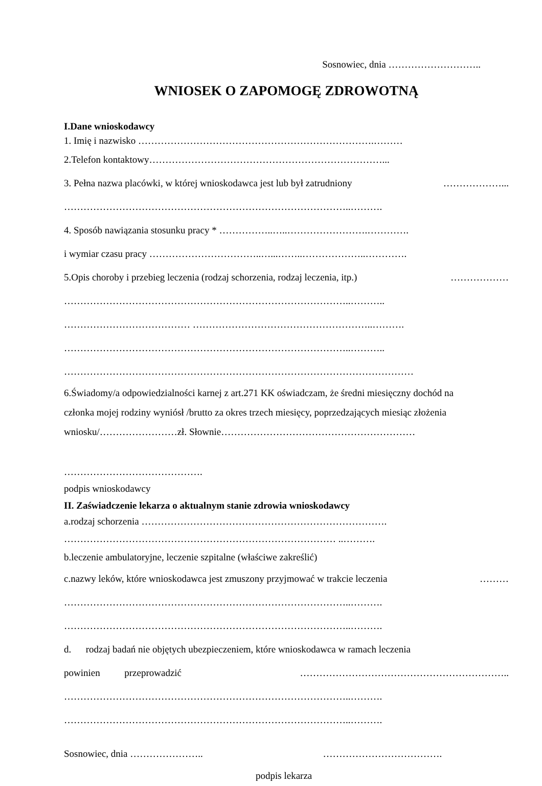Sosnowiec, dnia ………………………..
WNIOSEK O ZAPOMOGĘ ZDROWOTNĄ
I.Dane wnioskodawcy
1. Imię i nazwisko ……………………………………………………………….………
2.Telefon kontaktowy………………………………………………………………...
3. Pełna nazwa placówki, w której wnioskodawca jest lub był zatrudniony ………………...
……………………………………………………………………………..……….
4. Sposób nawiązania stosunku pracy * ……………..…..…………………….………….
i wymiar czasu pracy ……………………………..…...……..………………..………….
5.Opis choroby i przebieg leczenia (rodzaj schorzenia, rodzaj leczenia, itp.) ………………
……………………………………………………………………………..………..
………………………………… ………………………………………………..……….
……………………………………………………………………………..………..
………………………………………………………………………………………………
6.Świadomy/a odpowiedzialności karnej z art.271 KK oświadczam, że średni miesięczny dochód na
członka mojej rodziny wyniósł /brutto za okres trzech miesięcy, poprzedzających miesiąc złożenia
wniosku/……………………zł. Słownie……………………………………………………
…………………………………….
podpis wnioskodawcy
II. Zaświadczenie lekarza o aktualnym stanie zdrowia wnioskodawcy
a.rodzaj schorzenia ………………………………………………………………….
………………………………………………………………………… ..……….
b.leczenie ambulatoryjne, leczenie szpitalne (właściwe zakreślić)
c.nazwy leków, które wnioskodawca jest zmuszony przyjmować w trakcie leczenia ………
……………………………………………………………………………..……….
……………………………………………………………………………..……….
d. rodzaj badań nie objętych ubezpieczeniem, które wnioskodawca w ramach leczenia
powinien przeprowadzić ………………………………………………………..
……………………………………………………………………………..……….
……………………………………………………………………………..……….
Sosnowiec, dnia ………………….. ……………………………….
podpis lekarza